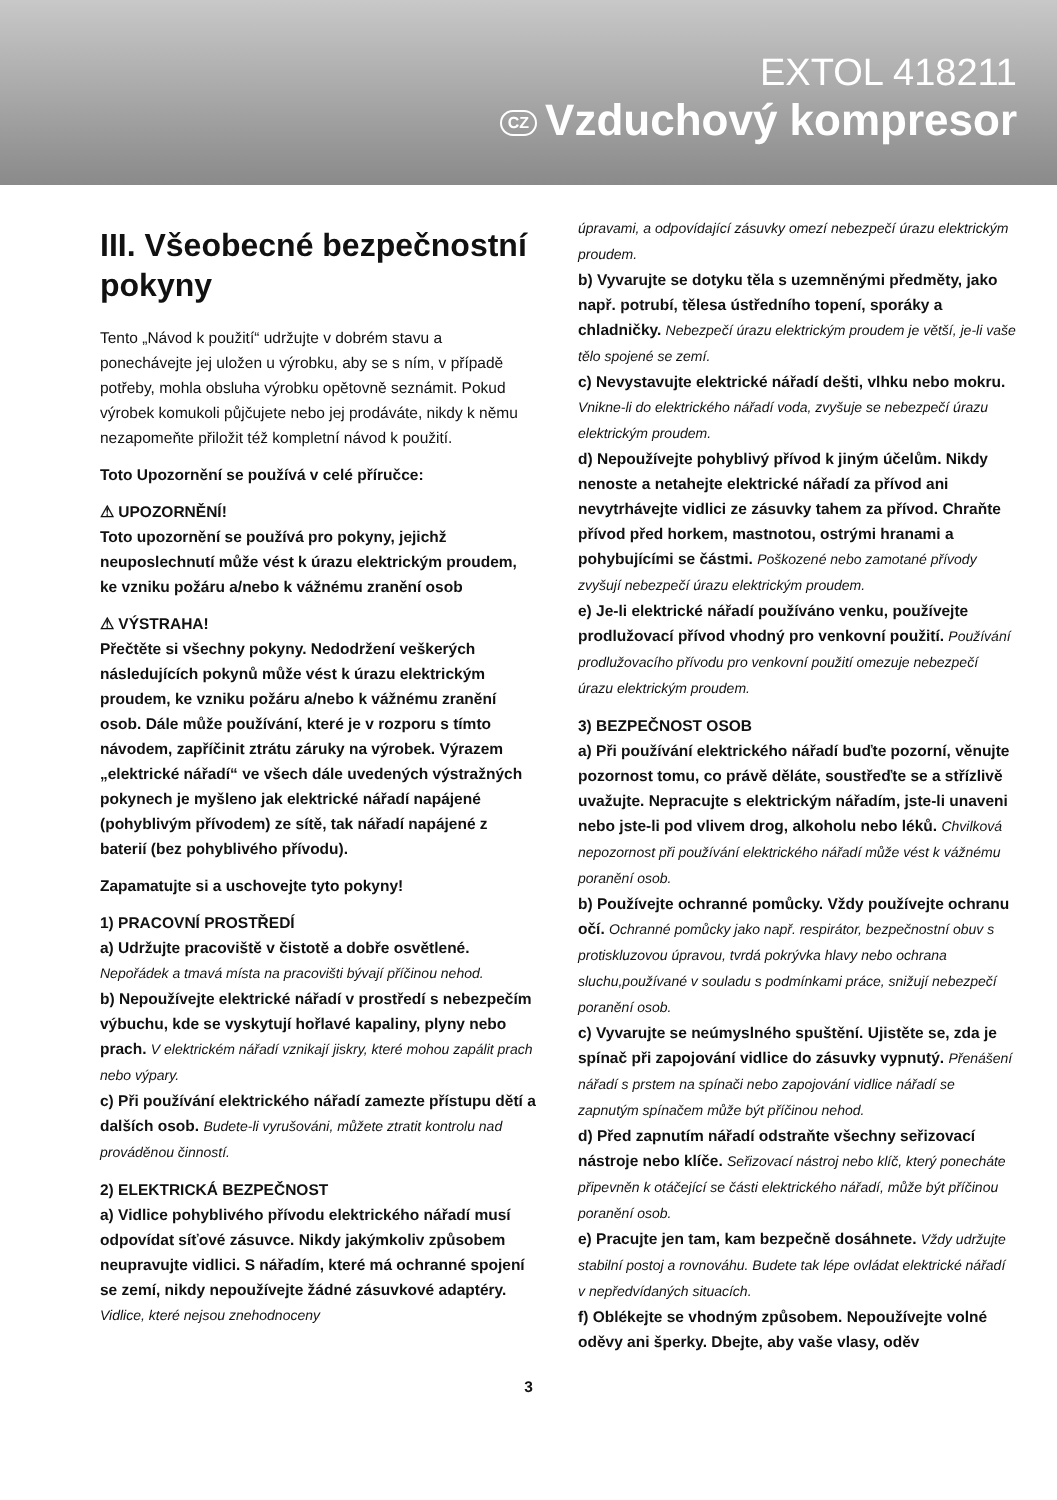EXTOL 418211
CZ Vzduchový kompresor
III. Všeobecné bezpečnostní pokyny
Tento „Návod k použití“ udržujte v dobrém stavu a ponechávejte jej uložen u výrobku, aby se s ním, v případě potřeby, mohla obsluha výrobku opětovně seznámit. Pokud výrobek komukoli půjčujete nebo jej prodáváte, nikdy k němu nezapomeňte přiložit též kompletní návod k použití.
Toto Upozornění se používá v celé příručce:
⚠ UPOZORNĚNÍ!
Toto upozornění se používá pro pokyny, jejichž neuposlechnutí může vést k úrazu elektrickým proudem, ke vzniku požáru a/nebo k vážnému zranění osob
⚠ VÝSTRAHA!
Přečtěte si všechny pokyny. Nedodržení veškerých následujících pokynů může vést k úrazu elektrickým proudem, ke vzniku požáru a/nebo k vážnému zranění osob. Dále může používání, které je v rozporu s tímto návodem, zapříčinit ztrátu záruky na výrobek. Výrazem „elektrické nářadí“ ve všech dále uvedených výstražných pokynech je myšleno jak elektrické nářadí napájené (pohyblivým přívodem) ze sítě, tak nářadí napájené z baterií (bez pohyblivého přívodu).
Zapamatujte si a uschovejte tyto pokyny!
1) PRACOVNÍ PROSTŘEDÍ
a) Udržujte pracoviště v čistotě a dobře osvětlené. Nepořádek a tmavá místa na pracovišti bývají příčinou nehod.
b) Nepoužívejte elektrické nářadí v prostředí s nebezpečím výbuchu, kde se vyskytují hořlavé kapaliny, plyny nebo prach. V elektrickém nářadí vznikají jiskry, které mohou zapálit prach nebo výpary.
c) Při používání elektrického nářadí zamezte přístupu dětí a dalších osob. Budete-li vyrušováni, můžete ztratit kontrolu nad prováděnou činností.
2) ELEKTRICKÁ BEZPEČNOST
a) Vidlice pohyblivého přívodu elektrického nářadí musí odpovídat síťové zásuvce. Nikdy jakýmkoliv způsobem neupravujte vidlici. S nářadím, které má ochranné spojení se zemí, nikdy nepoužívejte žádné zásuvkové adaptéry. Vidlice, které nejsou znehodnoceny
úpravami, a odpovídající zásuvky omezí nebezpečí úrazu elektrickým proudem.
b) Vyvarujte se dotyku těla s uzemněnými předměty, jako např. potrubí, tělesa ústředního topení, sporáky a chladničky. Nebezpečí úrazu elektrickým proudem je větší, je-li vaše tělo spojené se zemí.
c) Nevystavujte elektrické nářadí dešti, vlhku nebo mokru. Vnikne-li do elektrického nářadí voda, zvyšuje se nebezpečí úrazu elektrickým proudem.
d) Nepoužívejte pohyblivý přívod k jiným účelům. Nikdy nenoste a netahejte elektrické nářadí za přívod ani nevytrhávejte vidlici ze zásuvky tahem za přívod. Chraňte přívod před horkem, mastnotou, ostrými hranami a pohybujícími se částmi. Poškozené nebo zamotané přívody zvyšují nebezpečí úrazu elektrickým proudem.
e) Je-li elektrické nářadí používáno venku, používejte prodlužovací přívod vhodný pro venkovní použití. Používání prodlužovacího přívodu pro venkovní použití omezuje nebezpečí úrazu elektrickým proudem.
3) BEZPEČNOST OSOB
a) Při používání elektrického nářadí buďte pozorní, věnujte pozornost tomu, co právě děláte, soustřeďte se a střízlivě uvažujte. Nepracujte s elektrickým nářadím, jste-li unaveni nebo jste-li pod vlivem drog, alkoholu nebo léků. Chvilková nepozornost při používání elektrického nářadí může vést k vážnému poranění osob.
b) Používejte ochranné pomůcky. Vždy používejte ochranu očí. Ochranné pomůcky jako např. respirátor, bezpečnostní obuv s protiskluzovou úpravou, tvrdá pokrývka hlavy nebo ochrana sluchu,používané v souladu s podmínkami práce, snižují nebezpečí poranění osob.
c) Vyvarujte se neúmyslného spuštění. Ujistěte se, zda je spínač při zapojování vidlice do zásuvky vypnutý. Přenášení nářadí s prstem na spínači nebo zapojování vidlice nářadí se zapnutým spínačem může být příčinou nehod.
d) Před zapnutím nářadí odstraňte všechny seřizovací nástroje nebo klíče. Seřizovací nástroj nebo klíč, který ponecháte připevněn k otáčející se části elektrického nářadí, může být příčinou poranění osob.
e) Pracujte jen tam, kam bezpečně dosáhnete. Vždy udržujte stabilní postoj a rovnováhu. Budete tak lépe ovládat elektrické nářadí v nepředvídaných situacích.
f) Oblékejte se vhodným způsobem. Nepoužívejte volné oděvy ani šperky. Dbejte, aby vaše vlasy, oděv
3